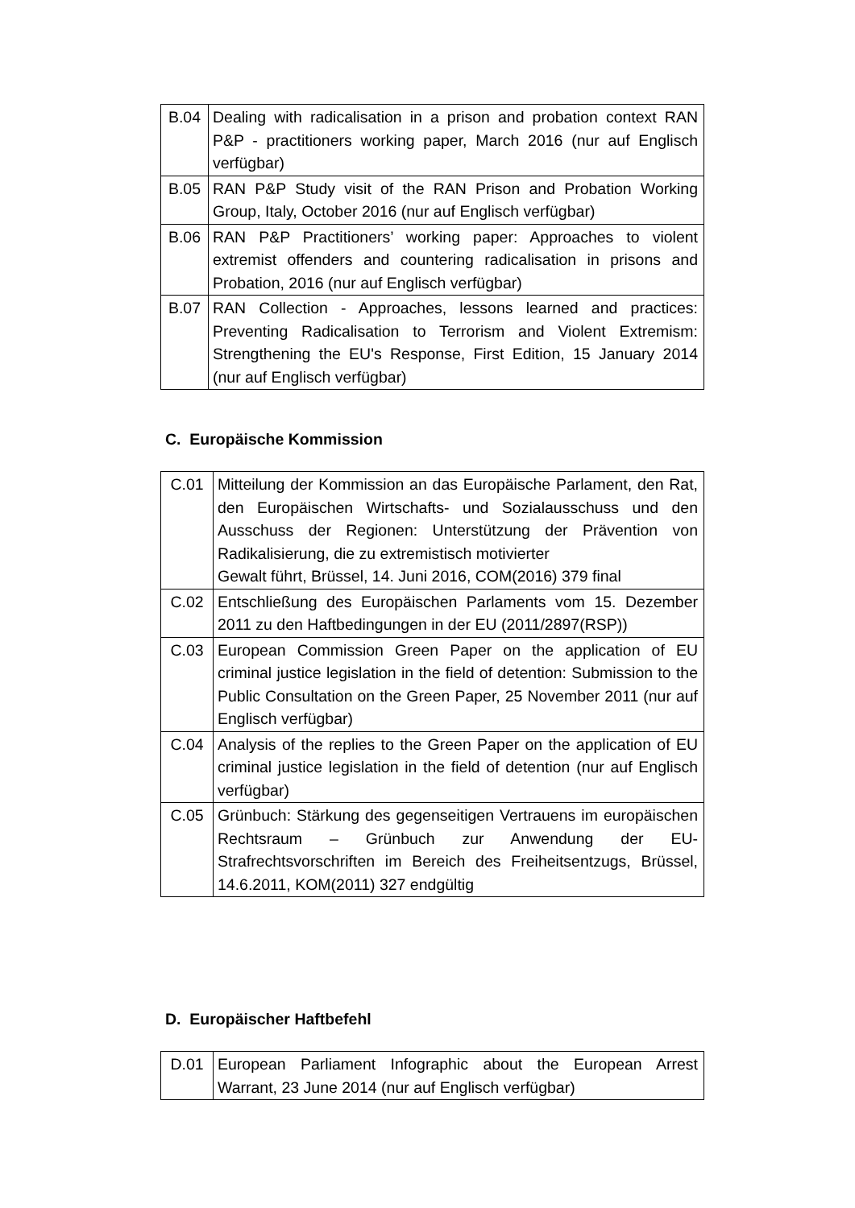| B.04 | Dealing with radicalisation in a prison and probation context RAN P&P - practitioners working paper, March 2016 (nur auf Englisch verfügbar) |
| B.05 | RAN P&P Study visit of the RAN Prison and Probation Working Group, Italy, October 2016 (nur auf Englisch verfügbar) |
| B.06 | RAN P&P Practitioners’ working paper: Approaches to violent extremist offenders and countering radicalisation in prisons and Probation, 2016 (nur auf Englisch verfügbar) |
| B.07 | RAN Collection - Approaches, lessons learned and practices: Preventing Radicalisation to Terrorism and Violent Extremism: Strengthening the EU's Response, First Edition, 15 January 2014 (nur auf Englisch verfügbar) |
C. Europäische Kommission
| C.01 | Mitteilung der Kommission an das Europäische Parlament, den Rat, den Europäischen Wirtschafts- und Sozialausschuss und den Ausschuss der Regionen: Unterstützung der Prävention von Radikalisierung, die zu extremistisch motivierter Gewalt führt, Brüssel, 14. Juni 2016, COM(2016) 379 final |
| C.02 | Entschließung des Europäischen Parlaments vom 15. Dezember 2011 zu den Haftbedingungen in der EU (2011/2897(RSP)) |
| C.03 | European Commission Green Paper on the application of EU criminal justice legislation in the field of detention: Submission to the Public Consultation on the Green Paper, 25 November 2011 (nur auf Englisch verfügbar) |
| C.04 | Analysis of the replies to the Green Paper on the application of EU criminal justice legislation in the field of detention (nur auf Englisch verfügbar) |
| C.05 | Grünbuch: Stärkung des gegenseitigen Vertrauens im europäischen Rechtsraum – Grünbuch zur Anwendung der EU-Strafrechtsvorschriften im Bereich des Freiheitsentzugs, Brüssel, 14.6.2011, KOM(2011) 327 endgültig |
D. Europäischer Haftbefehl
| D.01 | European Parliament Infographic about the European Arrest Warrant, 23 June 2014 (nur auf Englisch verfügbar) |